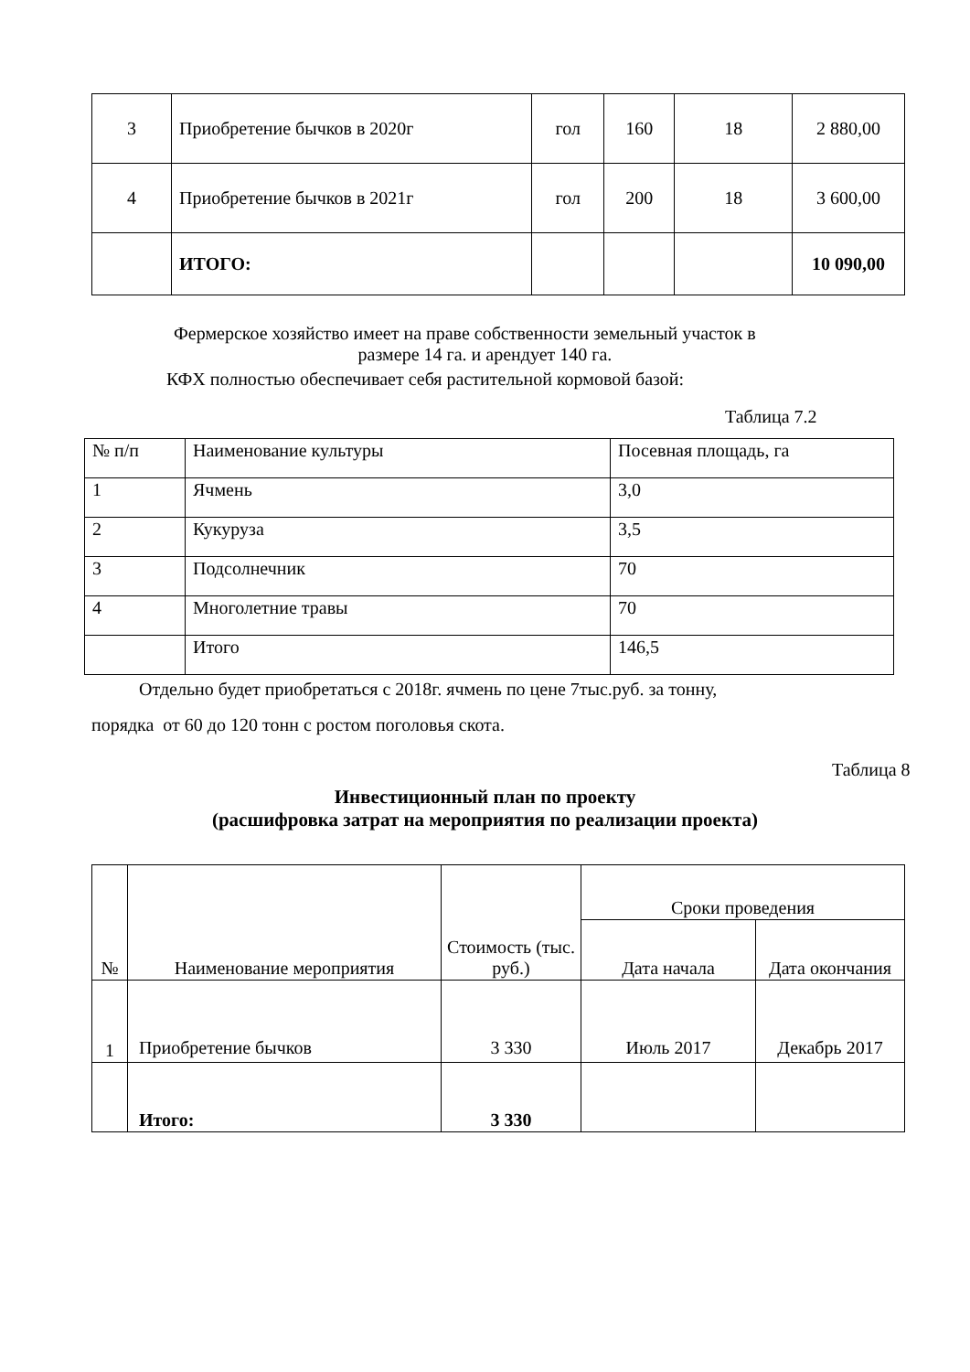| 3 | Приобретение бычков в 2020г | гол | 160 | 18 | 2 880,00 |
| 4 | Приобретение бычков в 2021г | гол | 200 | 18 | 3 600,00 |
| | ИТОГО: | | | | 10 090,00 |
Фермерское хозяйство имеет на праве собственности земельный участок в
размере 14 га. и арендует 140 га.
КФХ полностью обеспечивает себя растительной кормовой базой:
Таблица 7.2
| № п/п | Наименование культуры | Посевная площадь, га |
| 1 | Ячмень | 3,0 |
| 2 | Кукуруза | 3,5 |
| 3 | Подсолнечник | 70 |
| 4 | Многолетние травы | 70 |
| | Итого | 146,5 |
Отдельно будет приобретаться с 2018г. ячмень по цене 7тыс.руб. за тонну,
порядка от 60 до 120 тонн с ростом поголовья скота.
Таблица 8
Инвестиционный план по проекту
(расшифровка затрат на мероприятия по реализации проекта)
| № | Наименование мероприятия | Стоимость (тыс. руб.) | Сроки проведения | |
| --- | --- | --- | --- | --- |
| | | | Дата начала | Дата окончания |
| 1 | Приобретение бычков | 3 330 | Июль 2017 | Декабрь 2017 |
| | Итого: | 3 330 | | |